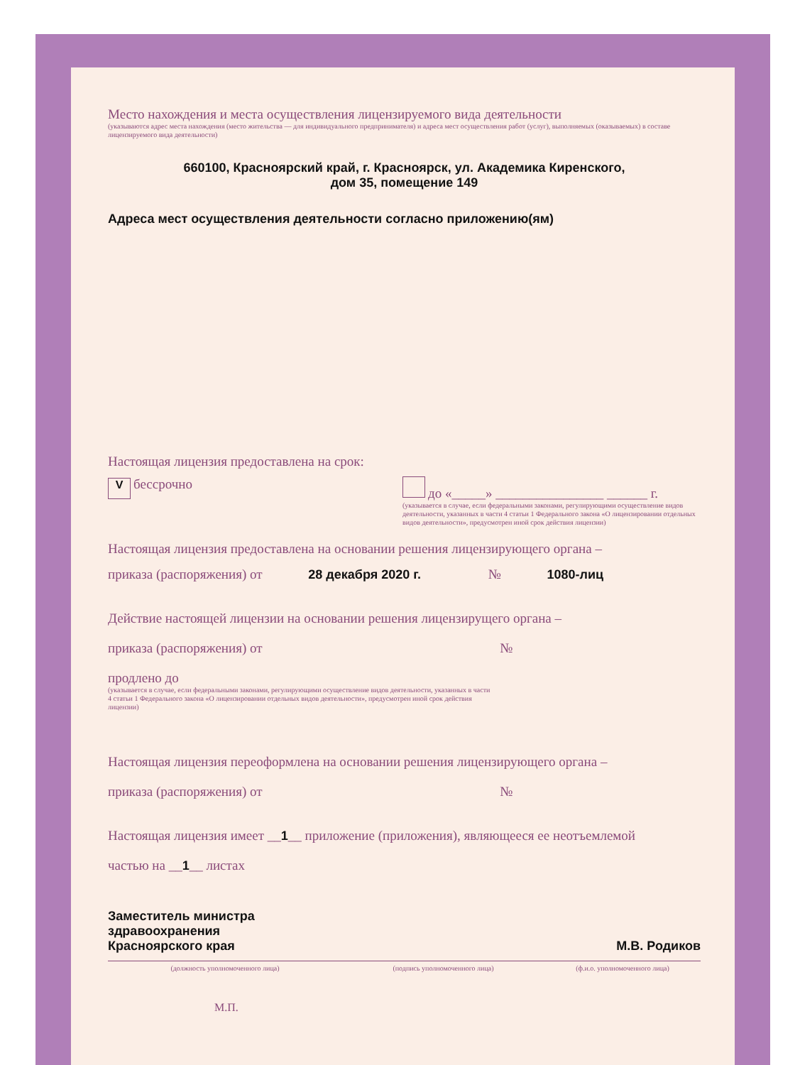Место нахождения и места осуществления лицензируемого вида деятельности
(указываются адрес места нахождения (место жительства — для индивидуального предпринимателя) и адреса мест осуществления работ (услуг), выполняемых (оказываемых) в составе лицензируемого вида деятельности)
660100, Красноярский край, г. Красноярск, ул. Академика Киренского,
дом 35, помещение 149
Адреса мест осуществления деятельности согласно приложению(ям)
Настоящая лицензия предоставлена на срок:
V бессрочно до «_____» ________________ ______ г.
(указывается в случае, если федеральными законами, регулирующими осуществление видов деятельности, указанных в части 4 статьи 1 Федерального закона «О лицензировании отдельных видов деятельности», предусмотрен иной срок действия лицензии)
Настоящая лицензия предоставлена на основании решения лицензирующего органа –
приказа (распоряжения) от 28 декабря 2020 г. № 1080-лиц
Действие настоящей лицензии на основании решения лицензирущего органа –
приказа (распоряжения) от №
продлено до
(указывается в случае, если федеральными законами, регулирующими осуществление видов деятельности, указанных в части 4 статьи 1 Федерального закона «О лицензировании отдельных видов деятельности», предусмотрен иной срок действия лицензии)
Настоящая лицензия переоформлена на основании решения лицензирующего органа –
приказа (распоряжения) от №
Настоящая лицензия имеет __1__ приложение (приложения), являющееся ее неотъемлемой
частью на __1__ листах
Заместитель министра
здравоохранения
Красноярского края
М.В. Родиков
(должность уполномоченного лица) (подпись уполномоченного лица) (ф.и.о. уполномоченного лица)
М.П.